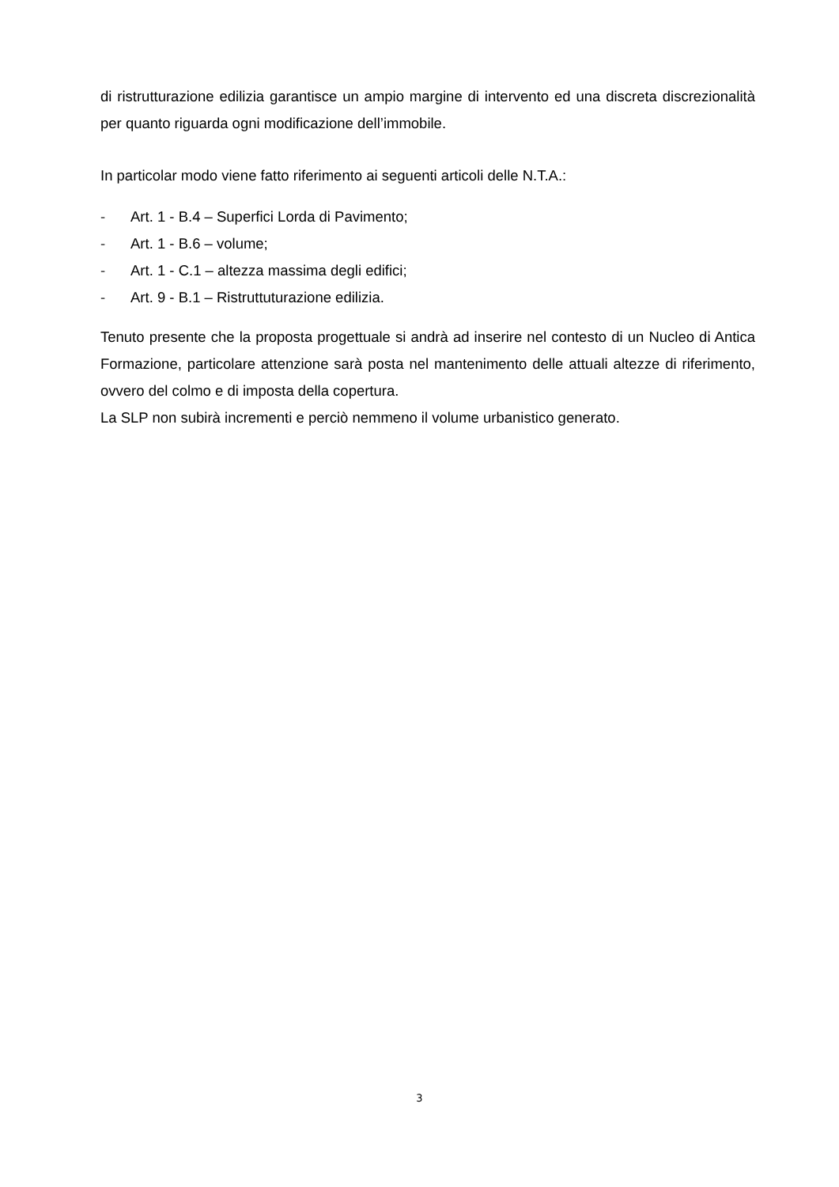di ristrutturazione edilizia garantisce un ampio margine di intervento ed una discreta discrezionalità per quanto riguarda ogni modificazione dell’immobile.
In particolar modo viene fatto riferimento ai seguenti articoli delle N.T.A.:
- Art. 1 - B.4 – Superfici Lorda di Pavimento;
- Art. 1 - B.6 – volume;
- Art. 1 - C.1 – altezza massima degli edifici;
- Art. 9 - B.1 – Ristruttuturazione edilizia.
Tenuto presente che la proposta progettuale si andrà ad inserire nel contesto di un Nucleo di Antica Formazione, particolare attenzione sarà posta nel mantenimento delle attuali altezze di riferimento, ovvero del colmo e di imposta della copertura.
La SLP non subirà incrementi e perciò nemmeno il volume urbanistico generato.
3